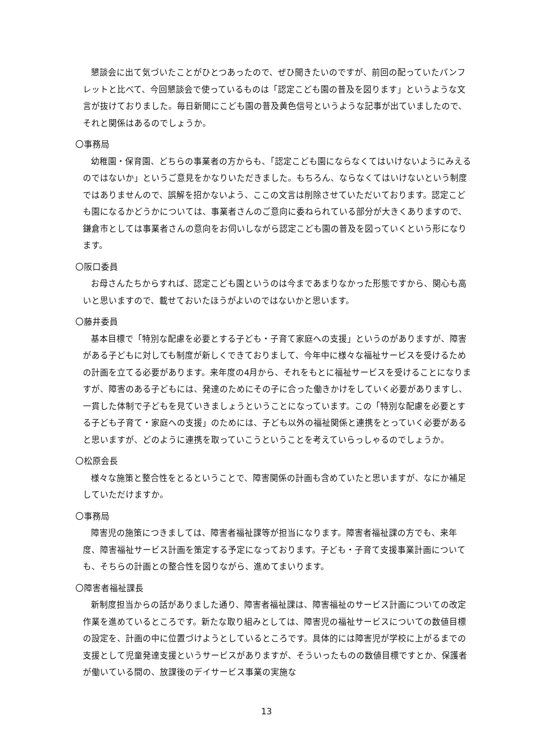懇談会に出て気づいたことがひとつあったので、ぜひ聞きたいのですが、前回の配っていたパンフレットと比べて、今回懇談会で使っているものは「認定こども園の普及を図ります」というような文言が抜けておりました。毎日新聞にこども園の普及黄色信号というような記事が出ていましたので、それと関係はあるのでしょうか。
〇事務局
幼稚園・保育園、どちらの事業者の方からも、「認定こども園にならなくてはいけないようにみえるのではないか」というご意見をかなりいただきました。もちろん、ならなくてはいけないという制度ではありませんので、誤解を招かないよう、ここの文言は削除させていただいております。認定こども園になるかどうかについては、事業者さんのご意向に委ねられている部分が大きくありますので、鎌倉市としては事業者さんの意向をお伺いしながら認定こども園の普及を図っていくという形になります。
〇阪口委員
お母さんたちからすれば、認定こども園というのは今まであまりなかった形態ですから、関心も高いと思いますので、載せておいたほうがよいのではないかと思います。
〇藤井委員
基本目標で「特別な配慮を必要とする子ども・子育て家庭への支援」というのがありますが、障害がある子どもに対しても制度が新しくできておりまして、今年中に様々な福祉サービスを受けるための計画を立てる必要があります。来年度の4月から、それをもとに福祉サービスを受けることになりますが、障害のある子どもには、発達のためにその子に合った働きかけをしていく必要がありますし、一貫した体制で子どもを見ていきましょうということになっています。この「特別な配慮を必要とする子ども子育て・家庭への支援」のためには、子ども以外の福祉関係と連携をとっていく必要があると思いますが、どのように連携を取っていこうということを考えていらっしゃるのでしょうか。
〇松原会長
様々な施策と整合性をとるということで、障害関係の計画も含めていたと思いますが、なにか補足していただけますか。
〇事務局
障害児の施策につきましては、障害者福祉課等が担当になります。障害者福祉課の方でも、来年度、障害福祉サービス計画を策定する予定になっております。子ども・子育て支援事業計画についても、そちらの計画との整合性を図りながら、進めてまいります。
〇障害者福祉課長
新制度担当からの話がありました通り、障害者福祉課は、障害福祉のサービス計画についての改定作業を進めているところです。新たな取り組みとしては、障害児の福祉サービスについての数値目標の設定を、計画の中に位置づけようとしているところです。具体的には障害児が学校に上がるまでの支援として児童発達支援というサービスがありますが、そういったものの数値目標ですとか、保護者が働いている間の、放課後のデイサービス事業の実施な
13